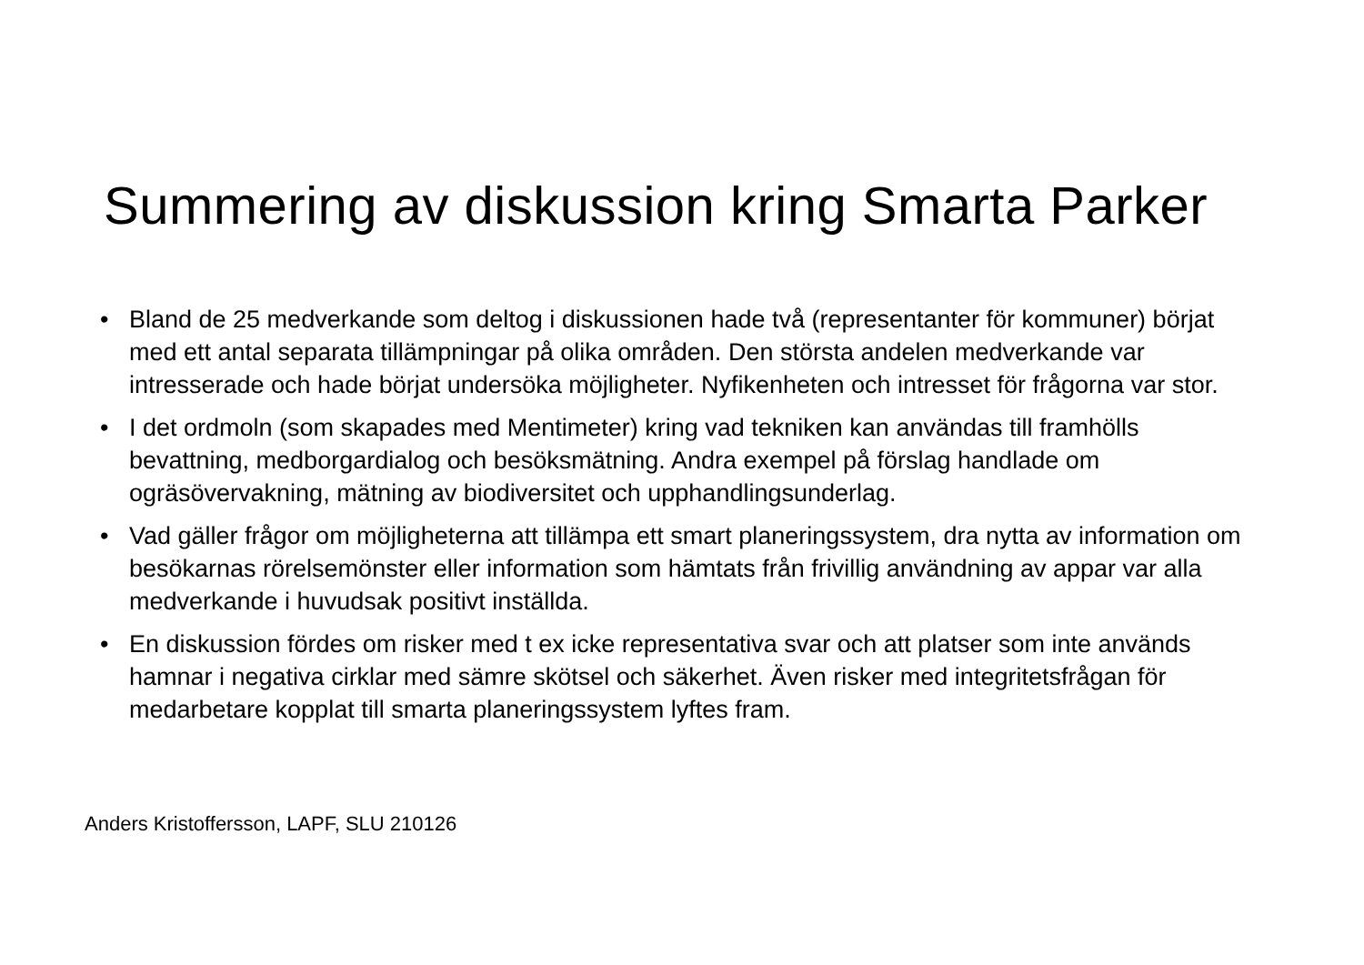Summering av diskussion kring Smarta Parker
• Bland de 25 medverkande som deltog i diskussionen hade två (representanter för kommuner) börjat med ett antal separata tillämpningar på olika områden. Den största andelen medverkande var intresserade och hade börjat undersöka möjligheter. Nyfikenheten och intresset för frågorna var stor.
• I det ordmoln (som skapades med Mentimeter) kring vad tekniken kan användas till framhölls bevattning, medborgardialog och besöksmätning. Andra exempel på förslag handlade om ogräsövervakning, mätning av biodiversitet och upphandlingsunderlag.
• Vad gäller frågor om möjligheterna att tillämpa ett smart planeringssystem, dra nytta av information om besökarnas rörelsemönster eller information som hämtats från frivillig användning av appar var alla medverkande i huvudsak positivt inställda.
• En diskussion fördes om risker med t ex icke representativa svar och att platser som inte används hamnar i negativa cirklar med sämre skötsel och säkerhet. Även risker med integritetsfrågan för medarbetare kopplat till smarta planeringssystem lyftes fram.
Anders Kristoffersson, LAPF, SLU 210126